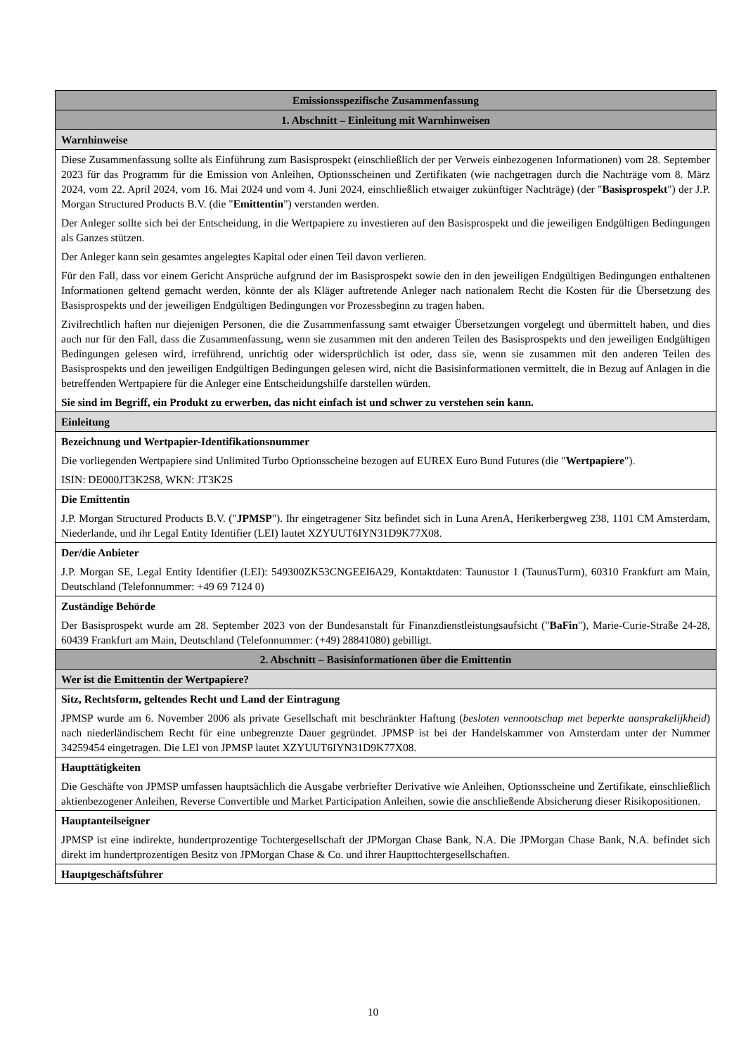| Emissionsspezifische Zusammenfassung |
| 1. Abschnitt – Einleitung mit Warnhinweisen |
| Warnhinweise |
| Diese Zusammenfassung sollte als Einführung zum Basisprospekt (einschließlich der per Verweis einbezogenen Informationen) vom 28. September 2023 für das Programm für die Emission von Anleihen, Optionsscheinen und Zertifikaten (wie nachgetragen durch die Nachträge vom 8. März 2024, vom 22. April 2024, vom 16. Mai 2024 und vom 4. Juni 2024, einschließlich etwaiger zukünftiger Nachträge) (der " Basisprospekt ") der J.P. Morgan Structured Products B.V. (die " Emittentin ") verstanden werden. Der Anleger sollte sich bei der Entscheidung, in die Wertpapiere zu investieren auf den Basisprospekt und die jeweiligen Endgültigen Bedingungen als Ganzes stützen. Der Anleger kann sein gesamtes angelegtes Kapital oder einen Teil davon verlieren. Für den Fall, dass vor einem Gericht Ansprüche aufgrund der im Basisprospekt sowie den in den jeweiligen Endgültigen Bedingungen enthaltenen Informationen geltend gemacht werden, könnte der als Kläger auftretende Anleger nach nationalem Recht die Kosten für die Übersetzung des Basisprospekts und der jeweiligen Endgültigen Bedingungen vor Prozessbeginn zu tragen haben. Zivilrechtlich haften nur diejenigen Personen, die die Zusammenfassung samt etwaiger Übersetzungen vorgelegt und übermittelt haben, und dies auch nur für den Fall, dass die Zusammenfassung, wenn sie zusammen mit den anderen Teilen des Basisprospekts und den jeweiligen Endgültigen Bedingungen gelesen wird, irreführend, unrichtig oder widersprüchlich ist oder, dass sie, wenn sie zusammen mit den anderen Teilen des Basisprospekts und den jeweiligen Endgültigen Bedingungen gelesen wird, nicht die Basisinformationen vermittelt, die in Bezug auf Anlagen in die betreffenden Wertpapiere für die Anleger eine Entscheidungshilfe darstellen würden. Sie sind im Begriff, ein Produkt zu erwerben, das nicht einfach ist und schwer zu verstehen sein kann. |
| Einleitung |
| Bezeichnung und Wertpapier-Identifikationsnummer Die vorliegenden Wertpapiere sind Unlimited Turbo Optionsscheine bezogen auf EUREX Euro Bund Futures (die " Wertpapiere "). ISIN: DE000JT3K2S8, WKN: JT3K2S |
| Die Emittentin J.P. Morgan Structured Products B.V. (" JPMSP "). Ihr eingetragener Sitz befindet sich in Luna ArenA, Herikerbergweg 238, 1101 CM Amsterdam, Niederlande, und ihr Legal Entity Identifier (LEI) lautet XZYUUT6IYN31D9K77X08. |
| Der/die Anbieter J.P. Morgan SE, Legal Entity Identifier (LEI): 549300ZK53CNGEEI6A29, Kontaktdaten: Taunustor 1 (TaunusTurm), 60310 Frankfurt am Main, Deutschland (Telefonnummer: +49 69 7124 0) |
| Zuständige Behörde Der Basisprospekt wurde am 28. September 2023 von der Bundesanstalt für Finanzdienstleistungsaufsicht (" BaFin "), Marie-Curie-Straße 24-28, 60439 Frankfurt am Main, Deutschland (Telefonnummer: (+49) 28841080) gebilligt. |
| 2. Abschnitt – Basisinformationen über die Emittentin |
| Wer ist die Emittentin der Wertpapiere? |
| Sitz, Rechtsform, geltendes Recht und Land der Eintragung JPMSP wurde am 6. November 2006 als private Gesellschaft mit beschränkter Haftung ( besloten vennootschap met beperkte aansprakelijkheid ) nach niederländischem Recht für eine unbegrenzte Dauer gegründet. JPMSP ist bei der Handelskammer von Amsterdam unter der Nummer 34259454 eingetragen. Die LEI von JPMSP lautet XZYUUT6IYN31D9K77X08. |
| Haupttätigkeiten Die Geschäfte von JPMSP umfassen hauptsächlich die Ausgabe verbriefter Derivative wie Anleihen, Optionsscheine und Zertifikate, einschließlich aktienbezogener Anleihen, Reverse Convertible und Market Participation Anleihen, sowie die anschließende Absicherung dieser Risikopositionen. |
| Hauptanteilseigner JPMSP ist eine indirekte, hundertprozentige Tochtergesellschaft der JPMorgan Chase Bank, N.A. Die JPMorgan Chase Bank, N.A. befindet sich direkt im hundertprozentigen Besitz von JPMorgan Chase & Co. und ihrer Haupttochtergesellschaften. |
| Hauptgeschäftsführer |
10